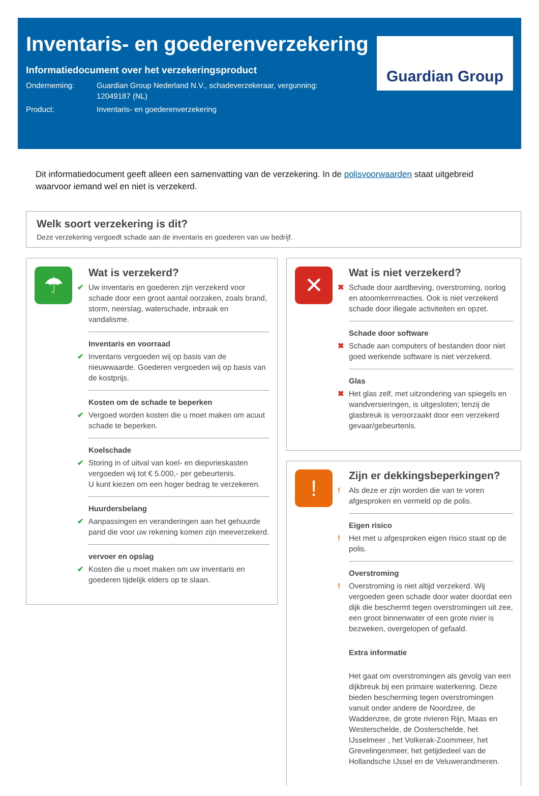Inventaris- en goederenverzekering
Informatiedocument over het verzekeringsproduct
Onderneming: Guardian Group Nederland N.V., schadeverzekeraar, vergunning: 12049187 (NL)
Product: Inventaris- en goederenverzekering
Guardian Group
Dit informatiedocument geeft alleen een samenvatting van de verzekering. In de polisvoorwaarden staat uitgebreid waarvoor iemand wel en niet is verzekerd.
Welk soort verzekering is dit?
Deze verzekering vergoedt schade aan de inventaris en goederen van uw bedrijf.
☂
Wat is verzekerd?
✔ Uw inventaris en goederen zijn verzekerd voor schade door een groot aantal oorzaken, zoals brand, storm, neerslag, waterschade, inbraak en vandalisme.
Inventaris en voorraad ✔ Inventaris vergoeden wij op basis van de nieuwwaarde. Goederen vergoeden wij op basis van de kostprijs.
Kosten om de schade te beperken ✔ Vergoed worden kosten die u moet maken om acuut schade te beperken.
Koelschade ✔ Storing in of uitval van koel- en diepvrieskasten vergoeden wij tot € 5.000,- per gebeurtenis.
U kunt kiezen om een hoger bedrag te verzekeren.
Huurdersbelang ✔ Aanpassingen en veranderingen aan het gehuurde pand die voor uw rekening komen zijn meeverzekerd.
vervoer en opslag ✔ Kosten die u moet maken om uw inventaris en goederen tijdelijk elders op te slaan.
✕
Wat is niet verzekerd?
✖ Schade door aardbeving, overstroming, oorlog en atoomkernreacties. Ook is niet verzekerd schade door illegale activiteiten en opzet.
Schade door software ✖ Schade aan computers of bestanden door niet goed werkende software is niet verzekerd.
Glas ✖ Het glas zelf, met uitzondering van spiegels en wandversieringen, is uitgesloten; tenzij de glasbreuk is veroorzaakt door een verzekerd gevaar/gebeurtenis.
!
Zijn er dekkingsbeperkingen?
! Als deze er zijn worden die van te voren afgesproken en vermeld op de polis.
Eigen risico! Het met u afgesproken eigen risico staat op de polis.
Overstroming! Overstroming is niet altijd verzekerd. Wij vergoeden geen schade door water doordat een dijk die beschermt tegen overstromingen uit zee, een groot binnenwater of een grote rivier is bezweken, overgelopen of gefaald.
Extra informatie
Het gaat om overstromingen als gevolg van een dijkbreuk bij een primaire waterkering. Deze bieden bescherming tegen overstromingen vanuit onder andere de Noordzee, de Waddenzee, de grote rivieren Rijn, Maas en Westerschelde, de Oosterschelde, het IJsselmeer , het Volkerak-Zoommeer, het Grevelingenmeer, het getijdedeel van de Hollandsche IJssel en de Veluwerandmeren.